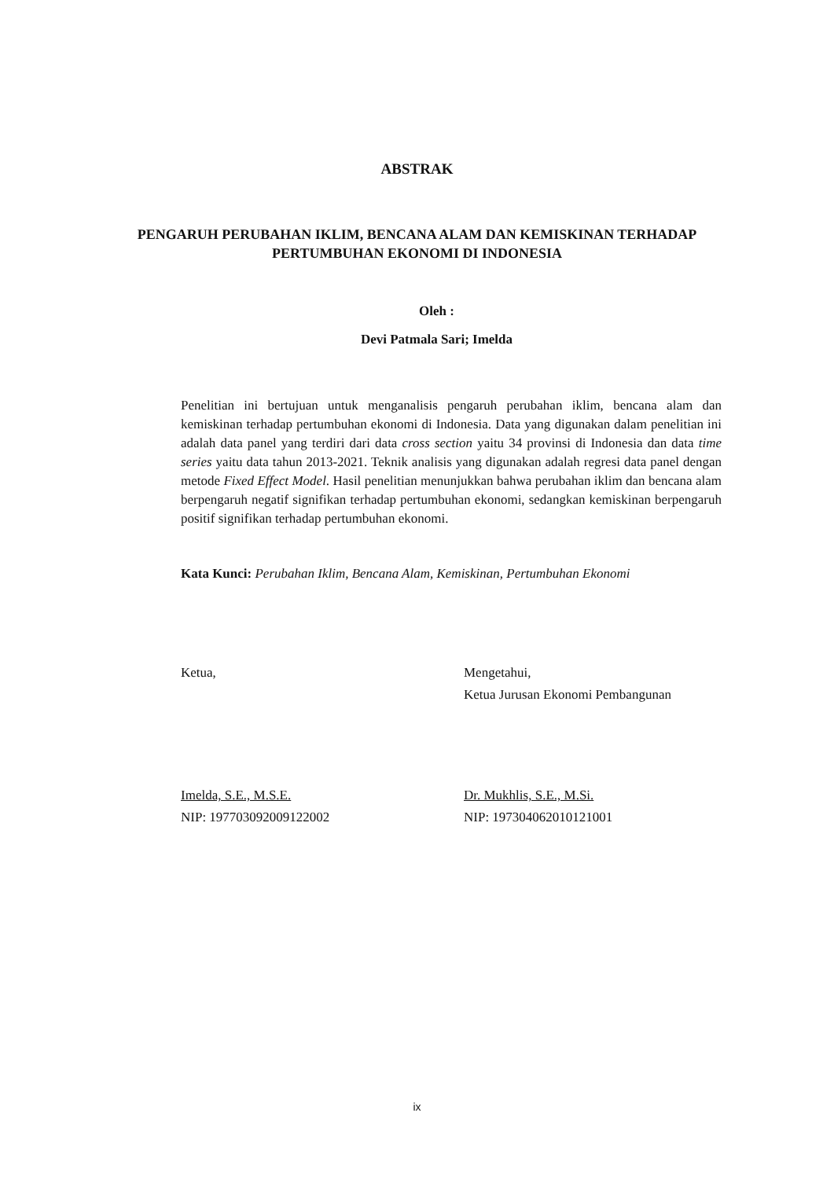ABSTRAK
PENGARUH PERUBAHAN IKLIM, BENCANA ALAM DAN KEMISKINAN TERHADAP PERTUMBUHAN EKONOMI DI INDONESIA
Oleh :
Devi Patmala Sari; Imelda
Penelitian ini bertujuan untuk menganalisis pengaruh perubahan iklim, bencana alam dan kemiskinan terhadap pertumbuhan ekonomi di Indonesia. Data yang digunakan dalam penelitian ini adalah data panel yang terdiri dari data cross section yaitu 34 provinsi di Indonesia dan data time series yaitu data tahun 2013-2021. Teknik analisis yang digunakan adalah regresi data panel dengan metode Fixed Effect Model. Hasil penelitian menunjukkan bahwa perubahan iklim dan bencana alam berpengaruh negatif signifikan terhadap pertumbuhan ekonomi, sedangkan kemiskinan berpengaruh positif signifikan terhadap pertumbuhan ekonomi.
Kata Kunci: Perubahan Iklim, Bencana Alam, Kemiskinan, Pertumbuhan Ekonomi
Ketua,
Imelda, S.E., M.S.E.
NIP: 197703092009122002
Mengetahui,
Ketua Jurusan Ekonomi Pembangunan
Dr. Mukhlis, S.E., M.Si.
NIP: 197304062010121001
ix